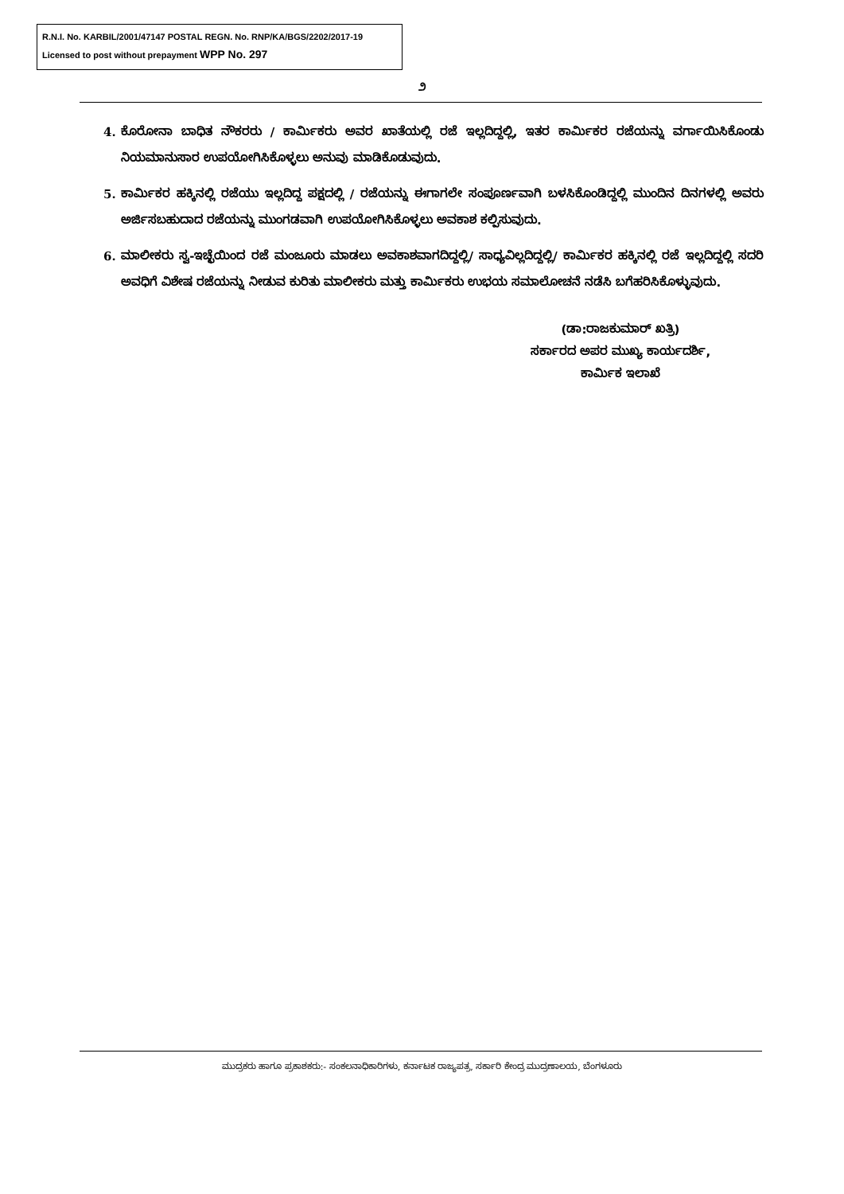R.N.I. No. KARBIL/2001/47147 POSTAL REGN. No. RNP/KA/BGS/2202/2017-19
Licensed to post without prepayment WPP No. 297
೨
4. ಕೊರೋನಾ ಬಾಧಿತ ನೌಕರರು / ಕಾರ್ಮಿಕರು ಅವರ ಖಾತೆಯಲ್ಲಿ ರಜೆ ಇಲ್ಲದಿದ್ದಲ್ಲಿ, ಇತರ ಕಾರ್ಮಿಕರ ರಜೆಯನ್ನು ವರ್ಗಾಯಿಸಿಕೊಂಡು ನಿಯಮಾನುಸಾರ ಉಪಯೋಗಿಸಿಕೊಳ್ಳಲು ಅನುವು ಮಾಡಿಕೊಡುವುದು.
5. ಕಾರ್ಮಿಕರ ಹಕ್ಕಿನಲ್ಲಿ ರಜೆಯು ಇಲ್ಲದಿದ್ದ ಪಕ್ಷದಲ್ಲಿ / ರಜೆಯನ್ನು ಈಗಾಗಲೇ ಸಂಪೂರ್ಣವಾಗಿ ಬಳಸಿಕೊಂಡಿದ್ದಲ್ಲಿ ಮುಂದಿನ ದಿನಗಳಲ್ಲಿ ಅವರು ಅರ್ಜಿಸಬಹುದಾದ ರಜೆಯನ್ನು ಮುಂಗಡವಾಗಿ ಉಪಯೋಗಿಸಿಕೊಳ್ಳಲು ಅವಕಾಶ ಕಲ್ಪಿಸುವುದು.
6. ಮಾಲೀಕರು ಸ್ವ-ಇಚ್ಛೆಯಿಂದ ರಜೆ ಮಂಜೂರು ಮಾಡಲು ಅವಕಾಶವಾಗದಿದ್ದಲ್ಲಿ/ ಸಾಧ್ಯವಿಲ್ಲದಿದ್ದಲ್ಲಿ/ ಕಾರ್ಮಿಕರ ಹಕ್ಕಿನಲ್ಲಿ ರಜೆ ಇಲ್ಲದಿದ್ದಲ್ಲಿ ಸದರಿ ಅವಧಿಗೆ ವಿಶೇಷ ರಜೆಯನ್ನು ನೀಡುವ ಕುರಿತು ಮಾಲೀಕರು ಮತ್ತು ಕಾರ್ಮಿಕರು ಉಭಯ ಸಮಾಲೋಚನೆ ನಡೆಸಿ ಬಗೆಹರಿಸಿಕೊಳ್ಳುವುದು.
(ಡಾ:ರಾಜಕುಮಾರ್ ಖತ್ರಿ)
ಸರ್ಕಾರದ ಅಪರ ಮುಖ್ಯ ಕಾರ್ಯದರ್ಶಿ,
ಕಾರ್ಮಿಕ ಇಲಾಖೆ
ಮುದ್ರಕರು ಹಾಗೂ ಪ್ರಕಾಶಕರು:- ಸಂಕಲನಾಧಿಕಾರಿಗಳು, ಕರ್ನಾಟಕ ರಾಜ್ಯಪತ್ರ, ಸರ್ಕಾರಿ ಕೇಂದ್ರ ಮುದ್ರಣಾಲಯ, ಬೆಂಗಳೂರು